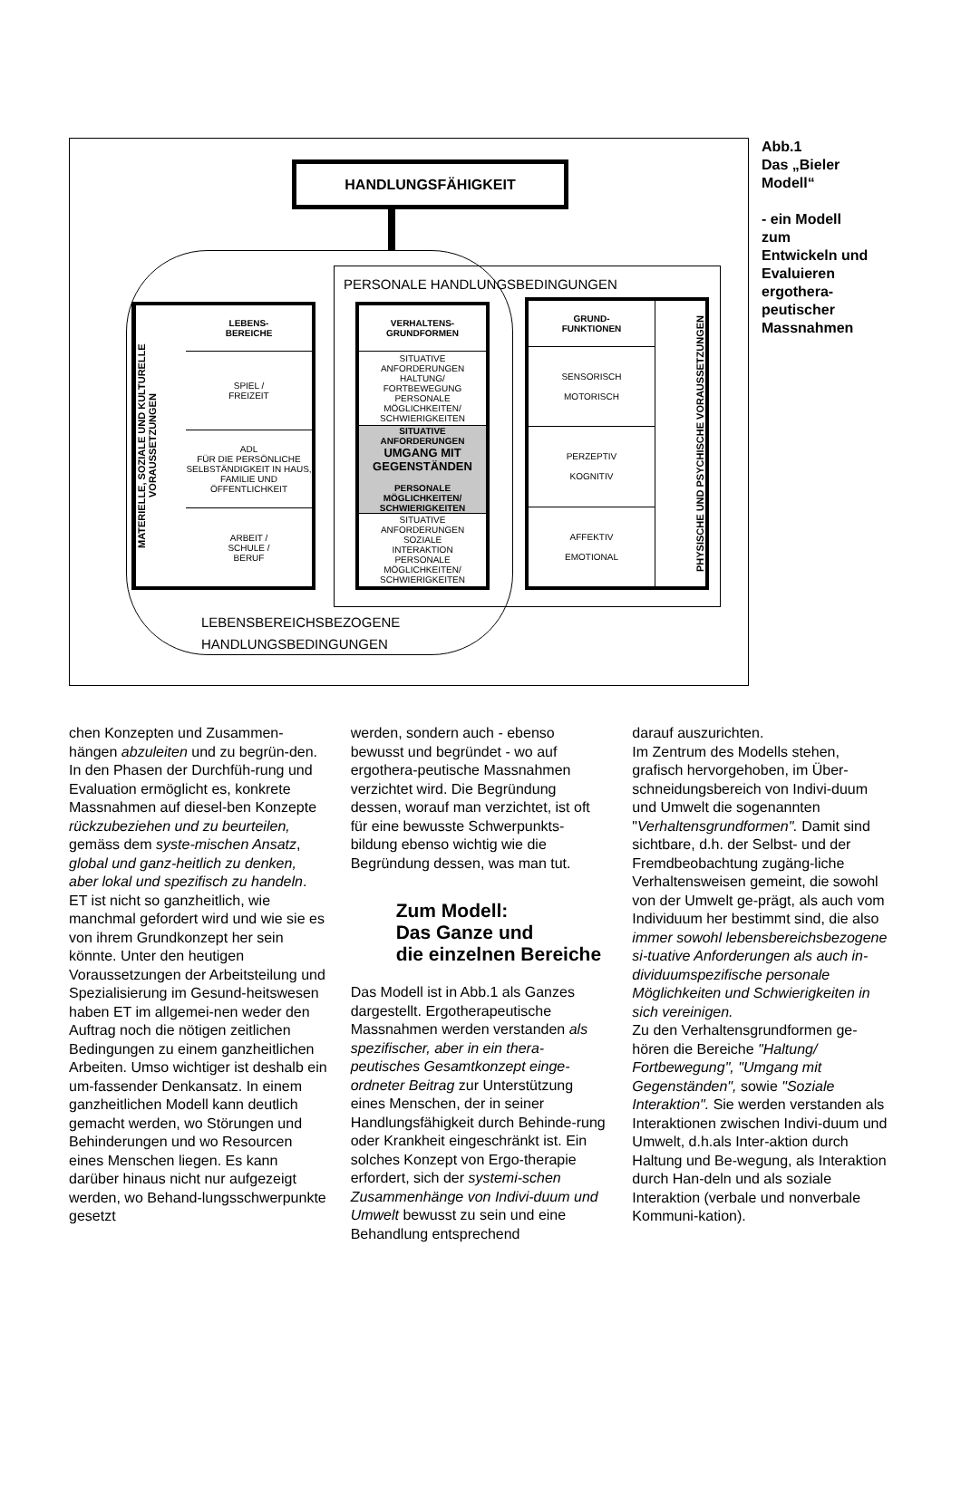HANDLUNGSFÄHIGKEIT
PERSONALE HANDLUNGSBEDINGUNGEN
MATERIELLE, SOZIALE UND KULTURELLE VORAUSSETZUNGEN
LEBENS-
BEREICHE
SPIEL /
FREIZEIT
ADL
FÜR DIE PERSÖNLICHE SELBSTÄNDIGKEIT IN HAUS, FAMILIE UND ÖFFENTLICHKEIT
ARBEIT /
SCHULE /
BERUF
VERHALTENS-
GRUNDFORMEN
SITUATIVE ANFORDERUNGEN
HALTUNG/
FORTBEWEGUNG
PERSONALE MÖGLICHKEITEN/ SCHWIERIGKEITEN
SITUATIVE ANFORDERUNGEN
UMGANG MIT GEGENSTÄNDEN
PERSONALE MÖGLICHKEITEN/ SCHWIERIGKEITEN
SITUATIVE ANFORDERUNGEN
SOZIALE
INTERAKTION
PERSONALE MÖGLICHKEITEN/ SCHWIERIGKEITEN
GRUND-
FUNKTIONEN
SENSORISCH
MOTORISCH
PERZEPTIV
KOGNITIV
AFFEKTIV
EMOTIONAL
PHYSISCHE UND PSYCHISCHE VORAUSSETZUNGEN
LEBENSBEREICHSBEZOGENE
HANDLUNGSBEDINGUNGEN
Abb.1
Das „Bieler Modell“
- ein Modell zum Entwickeln und Evaluieren ergothera-peutischer Massnahmen
chen Konzepten und Zusammen-hängen abzuleiten und zu begrün-den. In den Phasen der Durchfüh-rung und Evaluation ermöglicht es, konkrete Massnahmen auf diesel-ben Konzepte rückzubeziehen und zu beurteilen, gemäss dem syste-mischen Ansatz, global und ganz-heitlich zu denken, aber lokal und spezifisch zu handeln.
ET ist nicht so ganzheitlich, wie manchmal gefordert wird und wie sie es von ihrem Grundkonzept her sein könnte. Unter den heutigen Voraussetzungen der Arbeitsteilung und Spezialisierung im Gesund-heitswesen haben ET im allgemei-nen weder den Auftrag noch die nötigen zeitlichen Bedingungen zu einem ganzheitlichen Arbeiten. Umso wichtiger ist deshalb ein um-fassender Denkansatz. In einem ganzheitlichen Modell kann deutlich gemacht werden, wo Störungen und Behinderungen und wo Resourcen eines Menschen liegen. Es kann darüber hinaus nicht nur aufgezeigt werden, wo Behand-lungsschwerpunkte gesetzt
werden, sondern auch - ebenso bewusst und begründet - wo auf ergothera-peutische Massnahmen verzichtet wird. Die Begründung dessen, worauf man verzichtet, ist oft für eine bewusste Schwerpunkts-bildung ebenso wichtig wie die Begründung dessen, was man tut.
Zum Modell:
Das Ganze und
die einzelnen Bereiche
Das Modell ist in Abb.1 als Ganzes dargestellt. Ergotherapeutische Massnahmen werden verstanden als spezifischer, aber in ein thera-peutisches Gesamtkonzept einge-ordneter Beitrag zur Unterstützung eines Menschen, der in seiner Handlungsfähigkeit durch Behinde-rung oder Krankheit eingeschränkt ist. Ein solches Konzept von Ergo-therapie erfordert, sich der systemi-schen Zusammenhänge von Indivi-duum und Umwelt bewusst zu sein und eine Behandlung entsprechend
darauf auszurichten.
Im Zentrum des Modells stehen, grafisch hervorgehoben, im Über-schneidungsbereich von Indivi-duum und Umwelt die sogenannten "Verhaltensgrundformen". Damit sind sichtbare, d.h. der Selbst- und der Fremdbeobachtung zugäng-liche Verhaltensweisen gemeint, die sowohl von der Umwelt ge-prägt, als auch vom Individuum her bestimmt sind, die also immer sowohl lebensbereichsbezogene si-tuative Anforderungen als auch in-dividuumspezifische personale Möglichkeiten und Schwierigkeiten in sich vereinigen.
Zu den Verhaltensgrundformen ge-hören die Bereiche "Haltung/ Fortbewegung", "Umgang mit Gegenständen", sowie "Soziale Interaktion". Sie werden verstanden als Interaktionen zwischen Indivi-duum und Umwelt, d.h.als Inter-aktion durch Haltung und Be-wegung, als Interaktion durch Han-deln und als soziale Interaktion (verbale und nonverbale Kommuni-kation).